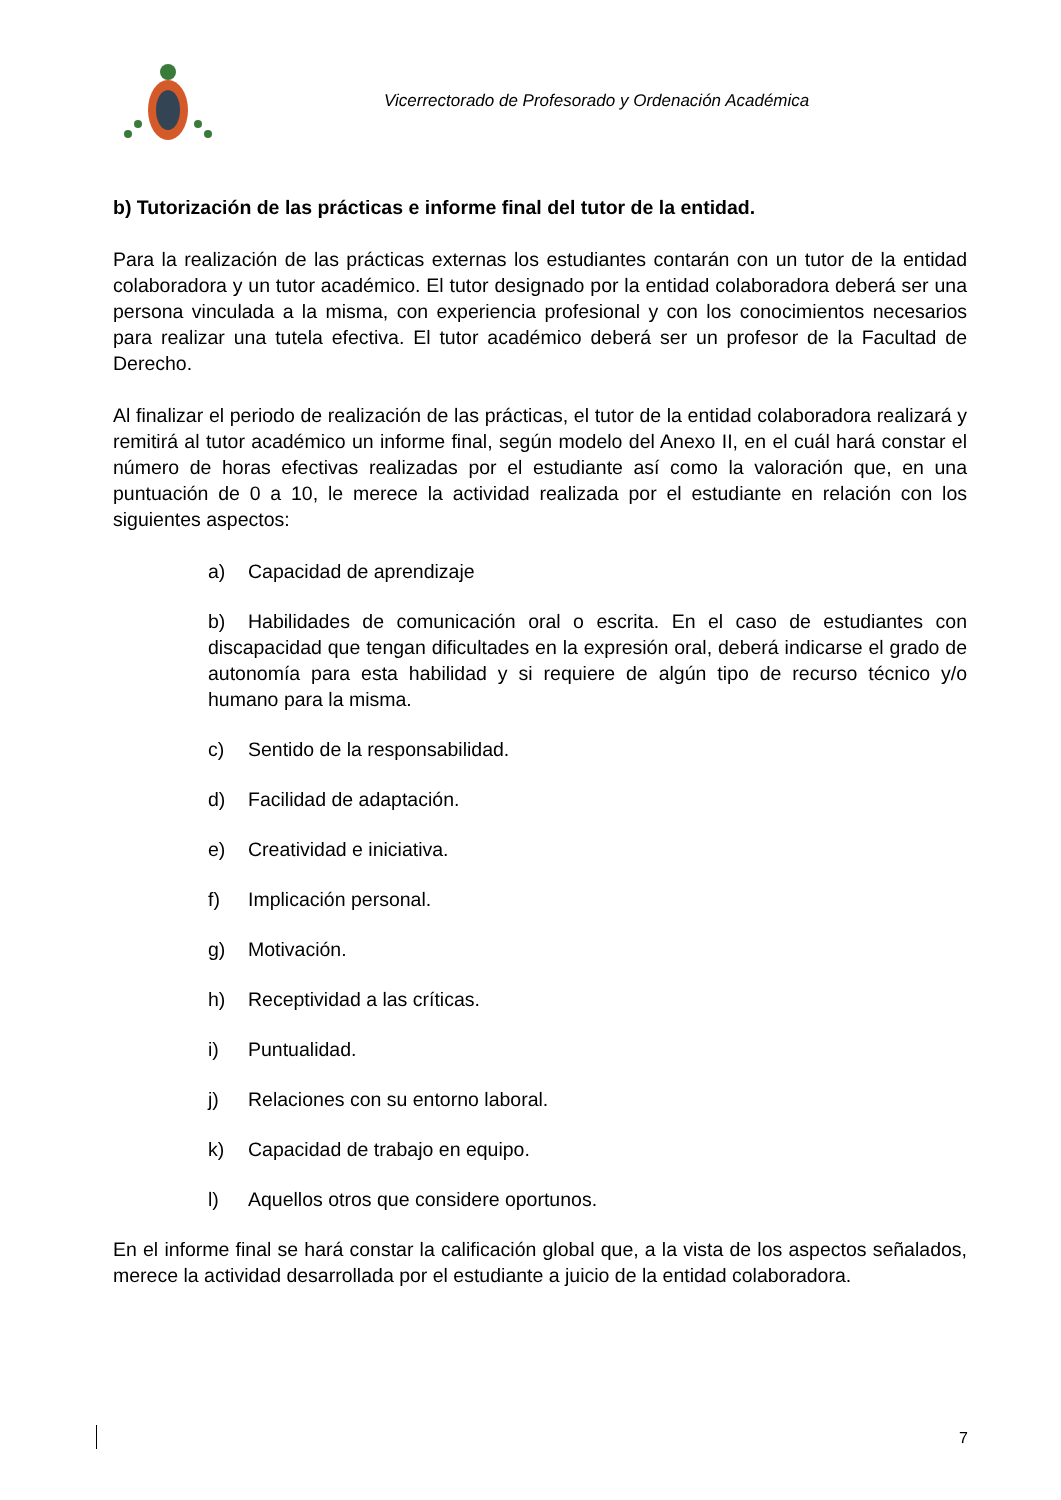Vicerrectorado de Profesorado y Ordenación Académica
b) Tutorización de las prácticas e informe final del tutor de la entidad.
Para la realización de las prácticas externas los estudiantes contarán con un tutor de la entidad colaboradora y un tutor académico. El tutor designado por la entidad colaboradora deberá ser una persona vinculada a la misma, con experiencia profesional y con los conocimientos necesarios para realizar una tutela efectiva. El tutor académico deberá ser un profesor de la Facultad de Derecho.
Al finalizar el periodo de realización de las prácticas, el tutor de la entidad colaboradora realizará y remitirá al tutor académico un informe final, según modelo del Anexo II, en el cuál hará constar el número de horas efectivas realizadas por el estudiante así como la valoración que, en una puntuación de 0 a 10, le merece la actividad realizada por el estudiante en relación con los siguientes aspectos:
a) Capacidad de aprendizaje
b) Habilidades de comunicación oral o escrita. En el caso de estudiantes con discapacidad que tengan dificultades en la expresión oral, deberá indicarse el grado de autonomía para esta habilidad y si requiere de algún tipo de recurso técnico y/o humano para la misma.
c) Sentido de la responsabilidad.
d) Facilidad de adaptación.
e) Creatividad e iniciativa.
f) Implicación personal.
g) Motivación.
h) Receptividad a las críticas.
i) Puntualidad.
j) Relaciones con su entorno laboral.
k) Capacidad de trabajo en equipo.
l) Aquellos otros que considere oportunos.
En el informe final se hará constar la calificación global que, a la vista de los aspectos señalados, merece la actividad desarrollada por el estudiante a juicio de la entidad colaboradora.
7